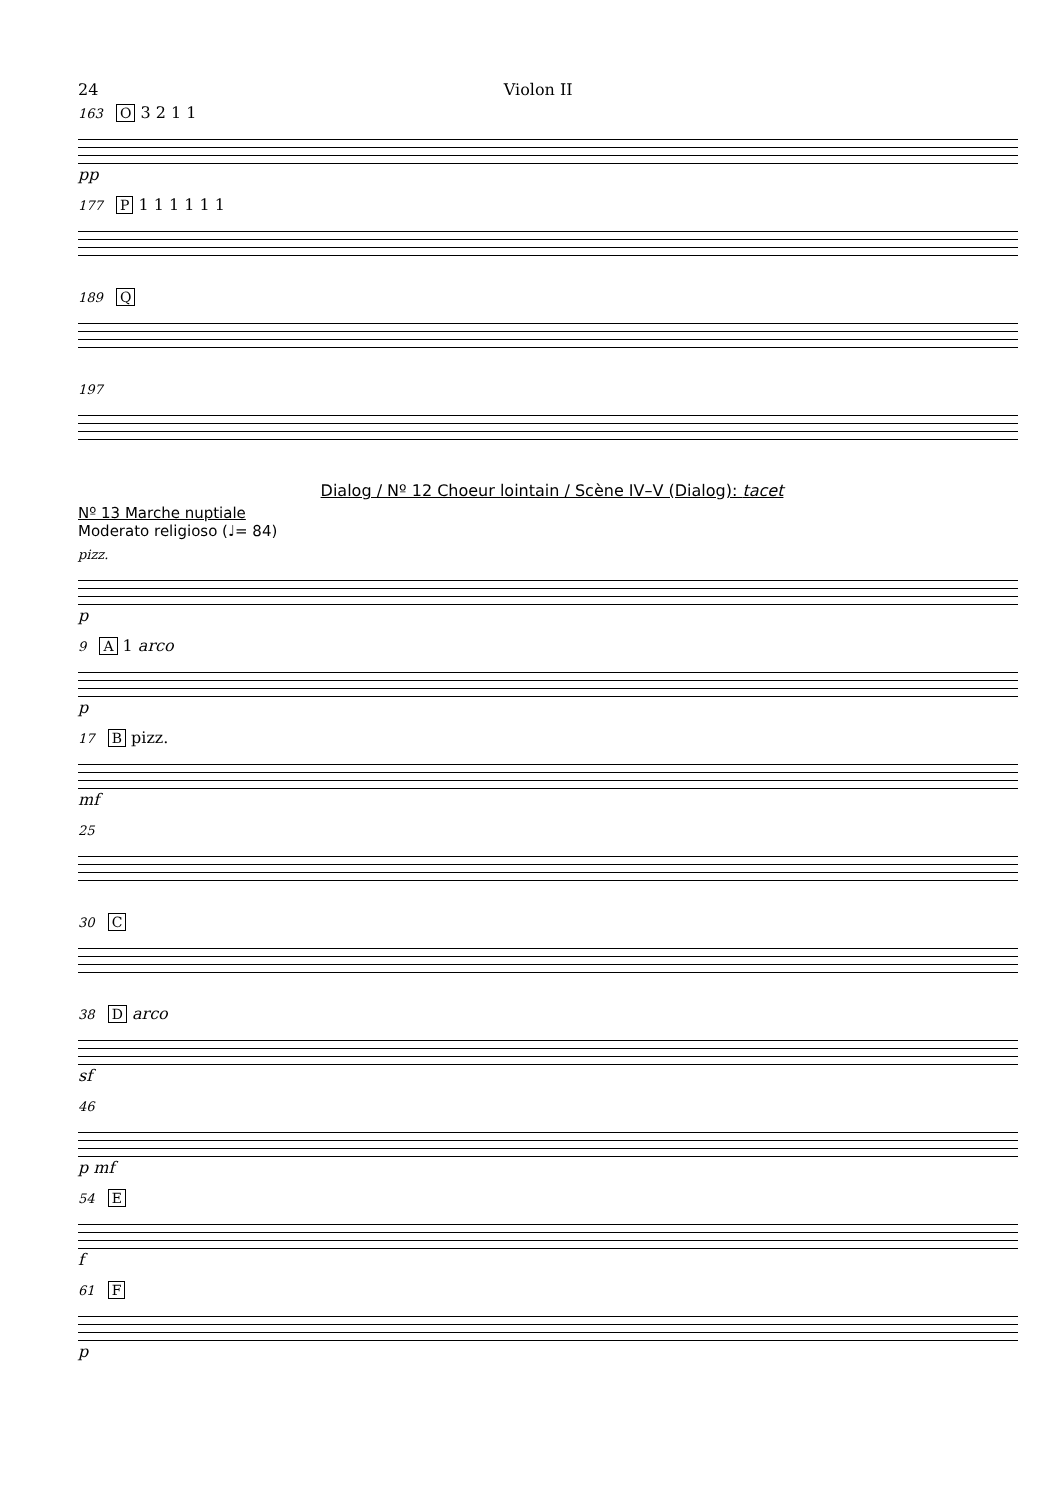24 Violon II
163 O 3 2 1 1
pp
177 P 1 1 1 1 1 1
189 Q
197
Dialog / Nº 12 Choeur lointain / Scène IV–V (Dialog): tacet
Nº 13 Marche nuptiale
Moderato religioso (♩= 84)
pizz.
p
9 A 1 arco
p
17 B pizz.
mf
25
30 C
38 D arco
sf
46
p mf
54 E
f
61 F
p